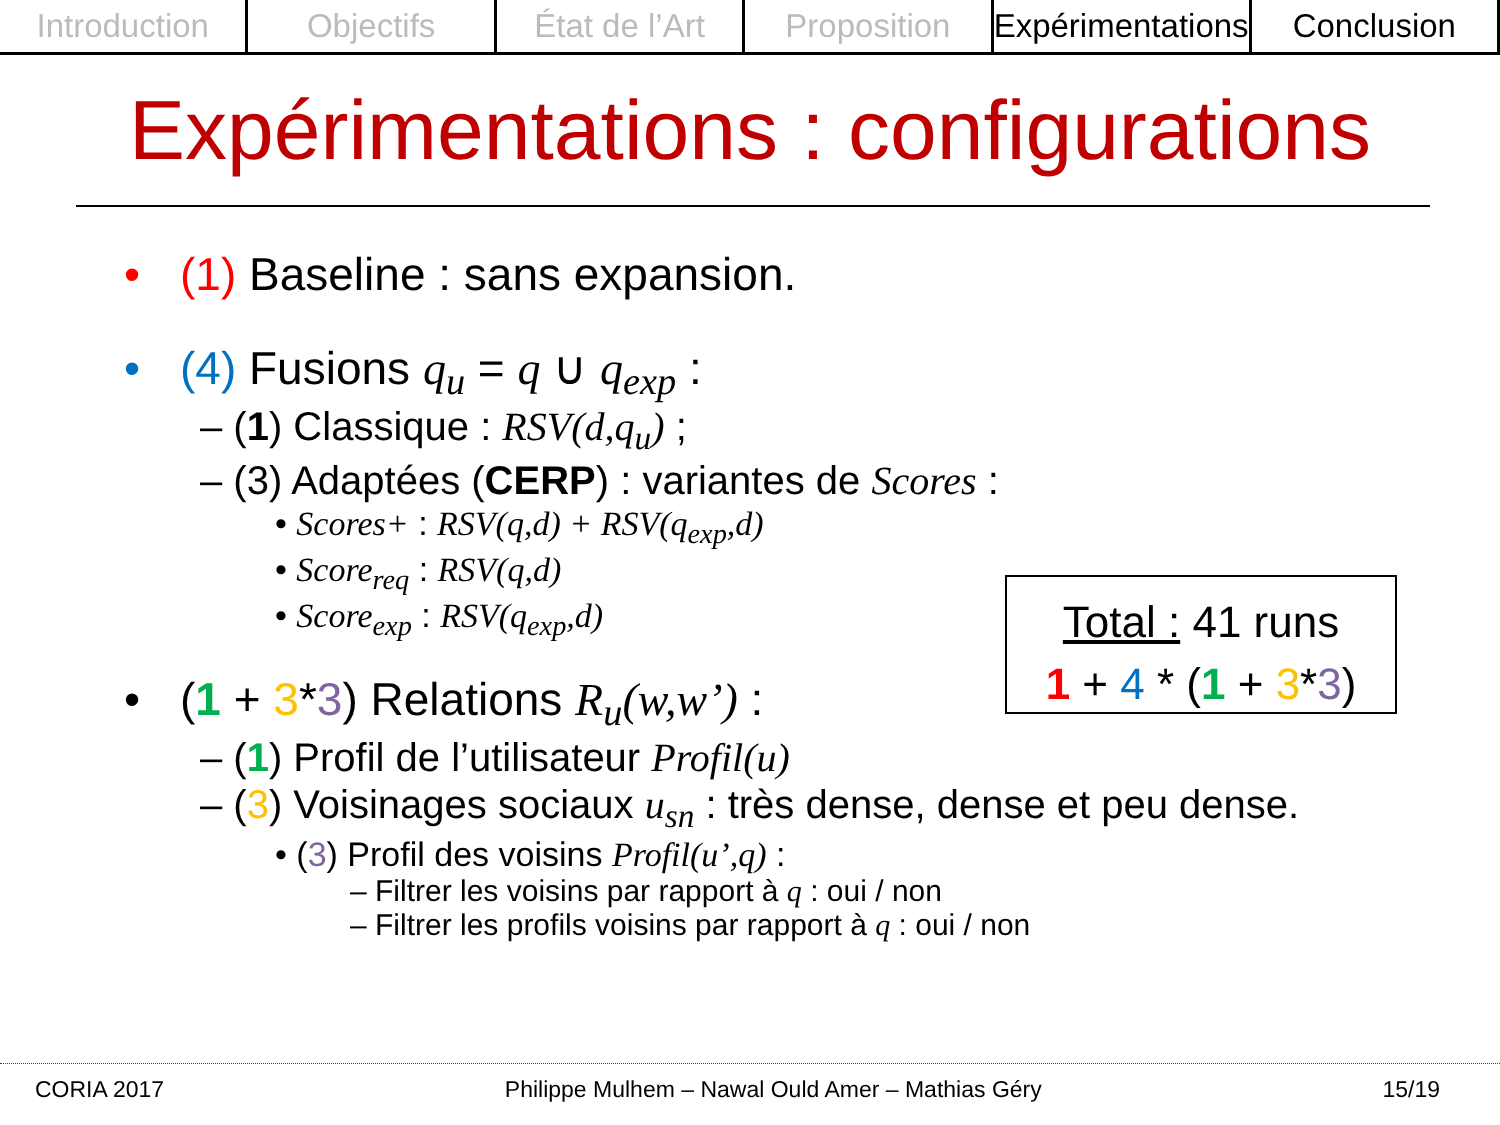Introduction Objectifs État de l’Art Proposition Expérimentations Conclusion
Expérimentations : configurations
• (1) Baseline : sans expansion.
• (4) Fusions q<sub>u</sub> = q ∪ q<sub>exp</sub> :
– (1) Classique : RSV(d,q<sub>u</sub>) ;
– (3) Adaptées (CERP) : variantes de Scores :
• Scores+ : RSV(q,d) + RSV(q<sub>exp</sub>,d)
• Score<sub>req</sub> : RSV(q,d)
• Score<sub>exp</sub> : RSV(q<sub>exp</sub>,d)
• (1 + 3*3) Relations R<sub>u</sub>(w,w’) :
– (1) Profil de l’utilisateur Profil(u)
– (3) Voisinages sociaux u<sub>sn</sub> : très dense, dense et peu dense.
• (3) Profil des voisins Profil(u’,q) :
– Filtrer les voisins par rapport à q : oui / non
– Filtrer les profils voisins par rapport à q : oui / non
Total : 41 runs
1 + 4 * (1 + 3*3)
CORIA 2017 Philippe Mulhem – Nawal Ould Amer – Mathias Géry 15/19